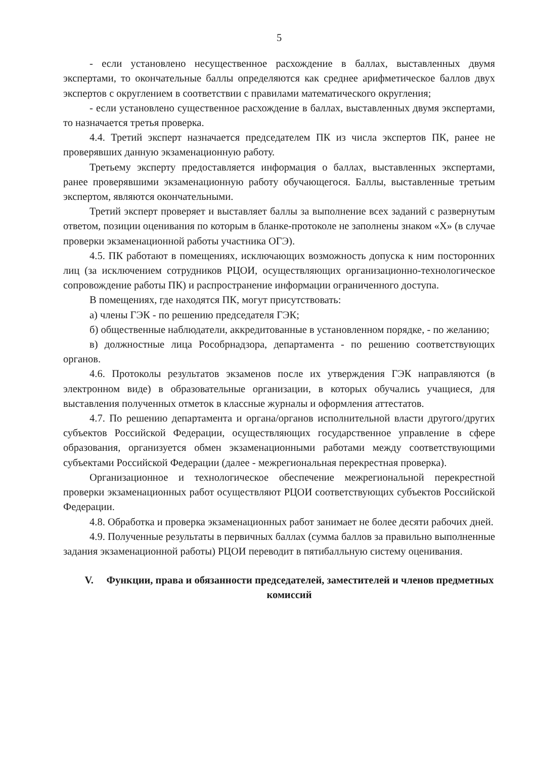5
- если установлено несущественное расхождение в баллах, выставленных двумя экспертами, то окончательные баллы определяются как среднее арифметическое баллов двух экспертов с округлением в соответствии с правилами математического округления;
- если установлено существенное расхождение в баллах, выставленных двумя экспертами, то назначается третья проверка.
4.4. Третий эксперт назначается председателем ПК из числа экспертов ПК, ранее не проверявших данную экзаменационную работу.
Третьему эксперту предоставляется информация о баллах, выставленных экспертами, ранее проверявшими экзаменационную работу обучающегося. Баллы, выставленные третьим экспертом, являются окончательными.
Третий эксперт проверяет и выставляет баллы за выполнение всех заданий с развернутым ответом, позиции оценивания по которым в бланке-протоколе не заполнены знаком «X» (в случае проверки экзаменационной работы участника ОГЭ).
4.5. ПК работают в помещениях, исключающих возможность допуска к ним посторонних лиц (за исключением сотрудников РЦОИ, осуществляющих организационно-технологическое сопровождение работы ПК) и распространение информации ограниченного доступа.
В помещениях, где находятся ПК, могут присутствовать:
а) члены ГЭК - по решению председателя ГЭК;
б) общественные наблюдатели, аккредитованные в установленном порядке, - по желанию;
в) должностные лица Рособрнадзора, департамента - по решению соответствующих органов.
4.6. Протоколы результатов экзаменов после их утверждения ГЭК направляются (в электронном виде) в образовательные организации, в которых обучались учащиеся, для выставления полученных отметок в классные журналы и оформления аттестатов.
4.7. По решению департамента и органа/органов исполнительной власти другого/других субъектов Российской Федерации, осуществляющих государственное управление в сфере образования, организуется обмен экзаменационными работами между соответствующими субъектами Российской Федерации (далее - межрегиональная перекрестная проверка).
Организационное и технологическое обеспечение межрегиональной перекрестной проверки экзаменационных работ осуществляют РЦОИ соответствующих субъектов Российской Федерации.
4.8. Обработка и проверка экзаменационных работ занимает не более десяти рабочих дней.
4.9. Полученные результаты в первичных баллах (сумма баллов за правильно выполненные задания экзаменационной работы) РЦОИ переводит в пятибалльную систему оценивания.
V. Функции, права и обязанности председателей, заместителей и членов предметных комиссий